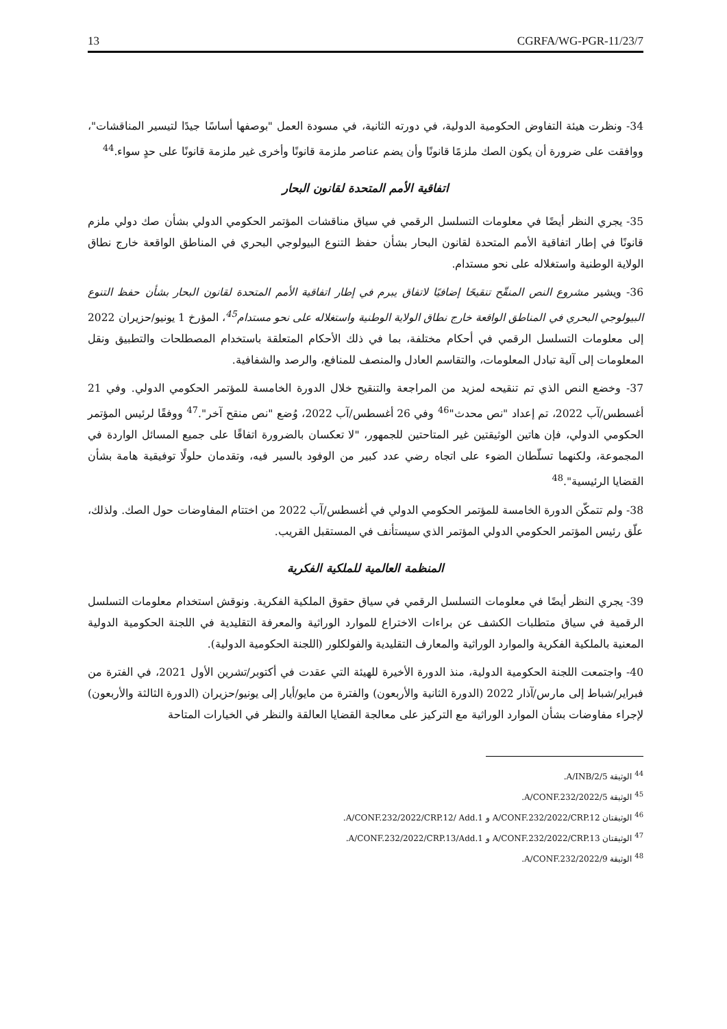13 CGRFA/WG-PGR-11/23/7
34- ونظرت هيئة التفاوض الحكومية الدولية، في دورته الثانية، في مسودة العمل "بوصفها أساسًا جيدًا لتيسير المناقشات"، ووافقت على ضرورة أن يكون الصك ملزمًا قانونًا وأن يضم عناصر ملزمة قانونًا وأخرى غير ملزمة قانونًا على حدٍ سواء.<sup>44</sup>
اتفاقية الأمم المتحدة لقانون البحار
35- يجري النظر أيضًا في معلومات التسلسل الرقمي في سياق مناقشات المؤتمر الحكومي الدولي بشأن صك دولي ملزم قانونًا في إطار اتفاقية الأمم المتحدة لقانون البحار بشأن حفظ التنوع البيولوجي البحري في المناطق الواقعة خارج نطاق الولاية الوطنية واستغلاله على نحو مستدام.
36- ويشير مشروع النص المنقّح تنقيحًا إضافيًا لاتفاق يبرم في إطار اتفاقية الأمم المتحدة لقانون البحار بشأن حفظ التنوع البيولوجي البحري في المناطق الواقعة خارج نطاق الولاية الوطنية واستغلاله على نحو مستدام<sup>45</sup>، المؤرخ 1 يونيو/حزيران 2022 إلى معلومات التسلسل الرقمي في أحكام مختلفة، بما في ذلك الأحكام المتعلقة باستخدام المصطلحات والتطبيق ونقل المعلومات إلى آلية تبادل المعلومات، والتقاسم العادل والمنصف للمنافع، والرصد والشفافية.
37- وخضع النص الذي تم تنقيحه لمزيد من المراجعة والتنقيح خلال الدورة الخامسة للمؤتمر الحكومي الدولي. وفي 21 أغسطس/آب 2022، تم إعداد "نص محدث"<sup>46</sup> وفي 26 أغسطس/آب 2022، وُضع "نص منقح آخر".<sup>47</sup> ووفقًا لرئيس المؤتمر الحكومي الدولي، فإن هاتين الوثيقتين غير المتاحتين للجمهور، "لا تعكسان بالضرورة اتفاقًا على جميع المسائل الواردة في المجموعة، ولكنهما تسلّطان الضوء على اتجاه رضي عدد كبير من الوفود بالسير فيه، وتقدمان حلولًا توفيقية هامة بشأن القضايا الرئيسية".<sup>48</sup>
38- ولم تتمكّن الدورة الخامسة للمؤتمر الحكومي الدولي في أغسطس/آب 2022 من اختتام المفاوضات حول الصك. ولذلك، علّق رئيس المؤتمر الحكومي الدولي المؤتمر الذي سيستأنف في المستقبل القريب.
المنظمة العالمية للملكية الفكرية
39- يجري النظر أيضًا في معلومات التسلسل الرقمي في سياق حقوق الملكية الفكرية. ونوقش استخدام معلومات التسلسل الرقمية في سياق متطلبات الكشف عن براءات الاختراع للموارد الوراثية والمعرفة التقليدية في اللجنة الحكومية الدولية المعنية بالملكية الفكرية والموارد الوراثية والمعارف التقليدية والفولكلور (اللجنة الحكومية الدولية).
40- واجتمعت اللجنة الحكومية الدولية، منذ الدورة الأخيرة للهيئة التي عقدت في أكتوبر/تشرين الأول 2021، في الفترة من فبراير/شباط إلى مارس/آذار 2022 (الدورة الثانية والأربعون) والفترة من مايو/أيار إلى يونيو/حزيران (الدورة الثالثة والأربعون) لإجراء مفاوضات بشأن الموارد الوراثية مع التركيز على معالجة القضايا العالقة والنظر في الخيارات المتاحة
<sup>44</sup> الوثيقة A/INB/2/5.
<sup>45</sup> الوثيقة A/CONF.232/2022/5.
<sup>46</sup> الوثيقتان A/CONF.232/2022/CRP.12 و A/CONF.232/2022/CRP.12/ Add.1.
<sup>47</sup> الوثيقتان A/CONF.232/2022/CRP.13 و A/CONF.232/2022/CRP.13/Add.1.
<sup>48</sup> الوثيقة A/CONF.232/2022/9.